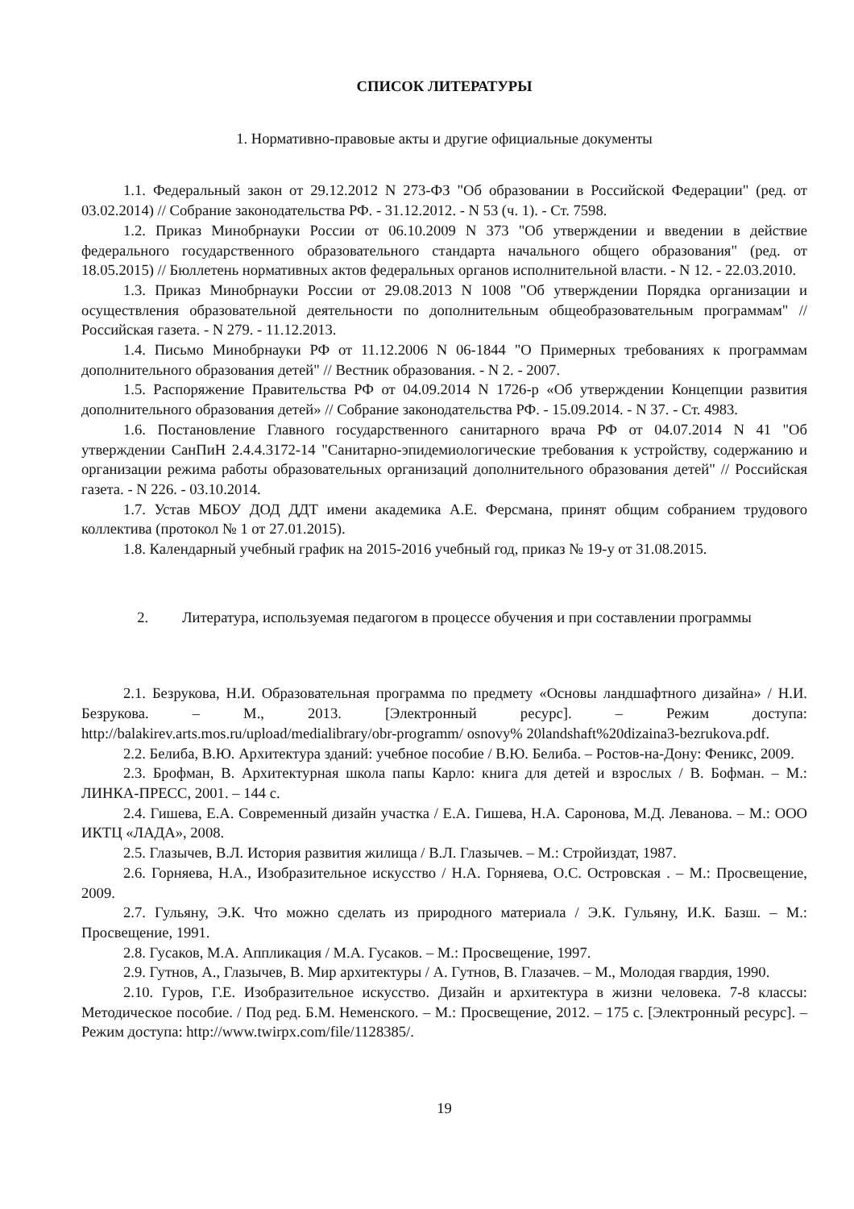СПИСОК ЛИТЕРАТУРЫ
1. Нормативно-правовые акты и другие официальные документы
1.1. Федеральный закон от 29.12.2012 N 273-ФЗ "Об образовании в Российской Федерации" (ред. от 03.02.2014) // Собрание законодательства РФ. - 31.12.2012. - N 53 (ч. 1). - Ст. 7598.
1.2. Приказ Минобрнауки России от 06.10.2009 N 373 "Об утверждении и введении в действие федерального государственного образовательного стандарта начального общего образования" (ред. от 18.05.2015) // Бюллетень нормативных актов федеральных органов исполнительной власти. - N 12. - 22.03.2010.
1.3. Приказ Минобрнауки России от 29.08.2013 N 1008 "Об утверждении Порядка организации и осуществления образовательной деятельности по дополнительным общеобразовательным программам" // Российская газета. - N 279. - 11.12.2013.
1.4. Письмо Минобрнауки РФ от 11.12.2006 N 06-1844 "О Примерных требованиях к программам дополнительного образования детей" // Вестник образования. - N 2. - 2007.
1.5. Распоряжение Правительства РФ от 04.09.2014 N 1726-р «Об утверждении Концепции развития дополнительного образования детей» // Собрание законодательства РФ. - 15.09.2014. - N 37. - Ст. 4983.
1.6. Постановление Главного государственного санитарного врача РФ от 04.07.2014 N 41 "Об утверждении СанПиН 2.4.4.3172-14 "Санитарно-эпидемиологические требования к устройству, содержанию и организации режима работы образовательных организаций дополнительного образования детей" // Российская газета. - N 226. - 03.10.2014.
1.7. Устав МБОУ ДОД ДДТ имени академика А.Е. Ферсмана, принят общим собранием трудового коллектива (протокол № 1 от 27.01.2015).
1.8. Календарный учебный график на 2015-2016 учебный год, приказ № 19-у от 31.08.2015.
2. Литература, используемая педагогом в процессе обучения и при составлении программы
2.1. Безрукова, Н.И. Образовательная программа по предмету «Основы ландшафтного дизайна» / Н.И. Безрукова. – М., 2013. [Электронный ресурс]. – Режим доступа: http://balakirev.arts.mos.ru/upload/medialibrary/obr-programm/ osnovy% 20landshaft%20dizaina3-bezrukova.pdf.
2.2. Белиба, В.Ю. Архитектура зданий: учебное пособие / В.Ю. Белиба. – Ростов-на-Дону: Феникс, 2009.
2.3. Брофман, В. Архитектурная школа папы Карло: книга для детей и взрослых / В. Бофман. – М.: ЛИНКА-ПРЕСС, 2001. – 144 с.
2.4. Гишева, Е.А. Современный дизайн участка / Е.А. Гишева, Н.А. Саронова, М.Д. Леванова. – М.: ООО ИКТЦ «ЛАДА», 2008.
2.5. Глазычев, В.Л. История развития жилища / В.Л. Глазычев. – М.: Стройиздат, 1987.
2.6. Горняева, Н.А., Изобразительное искусство / Н.А. Горняева, О.С. Островская . – М.: Просвещение, 2009.
2.7. Гульяну, Э.К. Что можно сделать из природного материала / Э.К. Гульяну, И.К. Базш. – М.: Просвещение, 1991.
2.8. Гусаков, М.А. Аппликация / М.А. Гусаков. – М.: Просвещение, 1997.
2.9. Гутнов, А., Глазычев, В. Мир архитектуры / А. Гутнов, В. Глазачев. – М., Молодая гвардия, 1990.
2.10. Гуров, Г.Е. Изобразительное искусство. Дизайн и архитектура в жизни человека. 7-8 классы: Методическое пособие. / Под ред. Б.М. Неменского. – М.: Просвещение, 2012. – 175 с. [Электронный ресурс]. – Режим доступа: http://www.twirpx.com/file/1128385/.
19